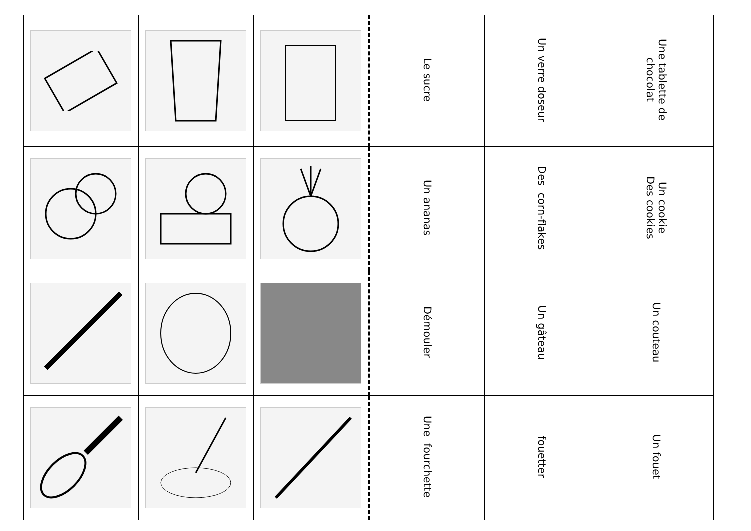| | | | Le sucre | Un verre doseur | Une tablette de chocolat |
| | | | Un ananas | Des corn-flakes | Un cookie Des cookies |
| | | | Démouler | Un gâteau | Un couteau |
| | | | Une fourchette | fouetter | Un fouet |